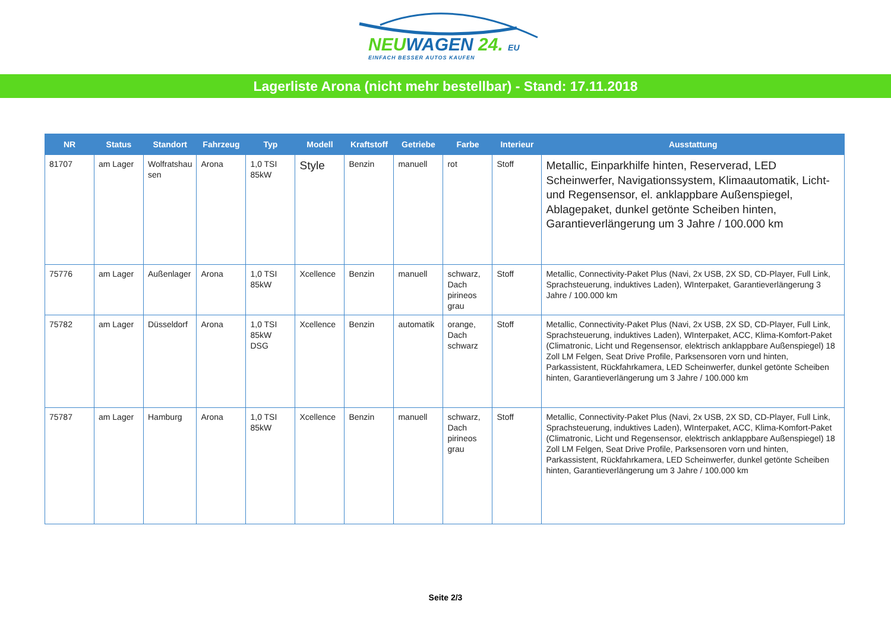NEUWAGEN 24. EU
EINFACH BESSER AUTOS KAUFEN
Lagerliste Arona (nicht mehr bestellbar) - Stand: 17.11.2018
| NR | Status | Standort | Fahrzeug | Typ | Modell | Kraftstoff | Getriebe | Farbe | Interieur | Ausstattung |
| --- | --- | --- | --- | --- | --- | --- | --- | --- | --- | --- |
| 81707 | am Lager | Wolfratshau sen | Arona | 1,0 TSI 85kW | Style | Benzin | manuell | rot | Stoff | Metallic, Einparkhilfe hinten, Reserverad, LED Scheinwerfer, Navigationssystem, Klimaautomatik, Licht- und Regensensor, el. anklappbare Außenspiegel, Ablagepaket, dunkel getönte Scheiben hinten, Garantieverlängerung um 3 Jahre / 100.000 km |
| 75776 | am Lager | Außenlager | Arona | 1,0 TSI 85kW | Xcellence | Benzin | manuell | schwarz, Dach pirineos grau | Stoff | Metallic, Connectivity-Paket Plus (Navi, 2x USB, 2X SD, CD-Player, Full Link, Sprachsteuerung, induktives Laden), WInterpaket, Garantieverlängerung 3 Jahre / 100.000 km |
| 75782 | am Lager | Düsseldorf | Arona | 1,0 TSI 85kW DSG | Xcellence | Benzin | automatik | orange, Dach schwarz | Stoff | Metallic, Connectivity-Paket Plus (Navi, 2x USB, 2X SD, CD-Player, Full Link, Sprachsteuerung, induktives Laden), WInterpaket, ACC, Klima-Komfort-Paket (Climatronic, Licht und Regensensor, elektrisch anklappbare Außenspiegel) 18 Zoll LM Felgen, Seat Drive Profile, Parksensoren vorn und hinten, Parkassistent, Rückfahrkamera, LED Scheinwerfer, dunkel getönte Scheiben hinten, Garantieverlängerung um 3 Jahre / 100.000 km |
| 75787 | am Lager | Hamburg | Arona | 1,0 TSI 85kW | Xcellence | Benzin | manuell | schwarz, Dach pirineos grau | Stoff | Metallic, Connectivity-Paket Plus (Navi, 2x USB, 2X SD, CD-Player, Full Link, Sprachsteuerung, induktives Laden), WInterpaket, ACC, Klima-Komfort-Paket (Climatronic, Licht und Regensensor, elektrisch anklappbare Außenspiegel) 18 Zoll LM Felgen, Seat Drive Profile, Parksensoren vorn und hinten, Parkassistent, Rückfahrkamera, LED Scheinwerfer, dunkel getönte Scheiben hinten, Garantieverlängerung um 3 Jahre / 100.000 km |
Seite 2/3